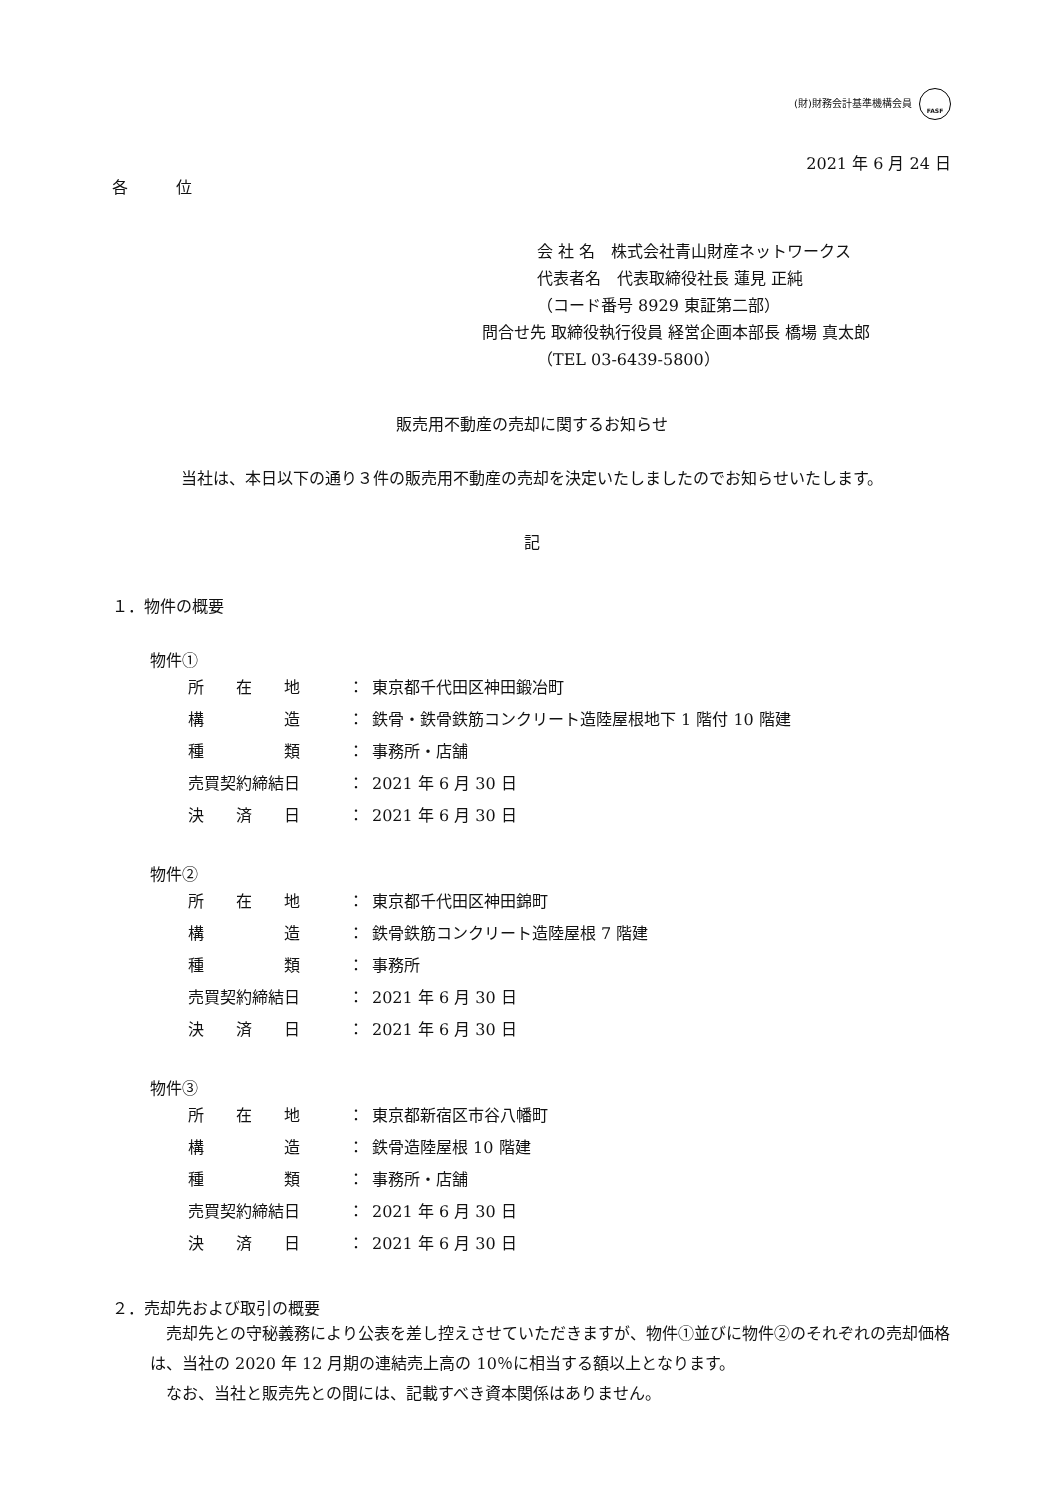(財)財務会計基準機構会員 FASF
2021 年 6 月 24 日
各　　　位
会 社 名　株式会社青山財産ネットワークス
代表者名　代表取締役社長 蓮見 正純
（コード番号 8929 東証第二部）
問合せ先 取締役執行役員 経営企画本部長 橋場 真太郎
（TEL 03-6439-5800）
販売用不動産の売却に関するお知らせ
当社は、本日以下の通り３件の販売用不動産の売却を決定いたしましたのでお知らせいたします。
記
１．物件の概要
物件①
所　　在　　地 ： 東京都千代田区神田鍛冶町
構　　　　　造 ： 鉄骨・鉄骨鉄筋コンクリート造陸屋根地下 1 階付 10 階建
種　　　　　類 ： 事務所・店舗
売買契約締結日 ： 2021 年 6 月 30 日
決　　済　　日 ： 2021 年 6 月 30 日
物件②
所　　在　　地 ： 東京都千代田区神田錦町
構　　　　　造 ： 鉄骨鉄筋コンクリート造陸屋根 7 階建
種　　　　　類 ： 事務所
売買契約締結日 ： 2021 年 6 月 30 日
決　　済　　日 ： 2021 年 6 月 30 日
物件③
所　　在　　地 ： 東京都新宿区市谷八幡町
構　　　　　造 ： 鉄骨造陸屋根 10 階建
種　　　　　類 ： 事務所・店舗
売買契約締結日 ： 2021 年 6 月 30 日
決　　済　　日 ： 2021 年 6 月 30 日
２．売却先および取引の概要
　売却先との守秘義務により公表を差し控えさせていただきますが、物件①並びに物件②のそれぞれの売却価格は、当社の 2020 年 12 月期の連結売上高の 10％に相当する額以上となります。
　なお、当社と販売先との間には、記載すべき資本関係はありません。